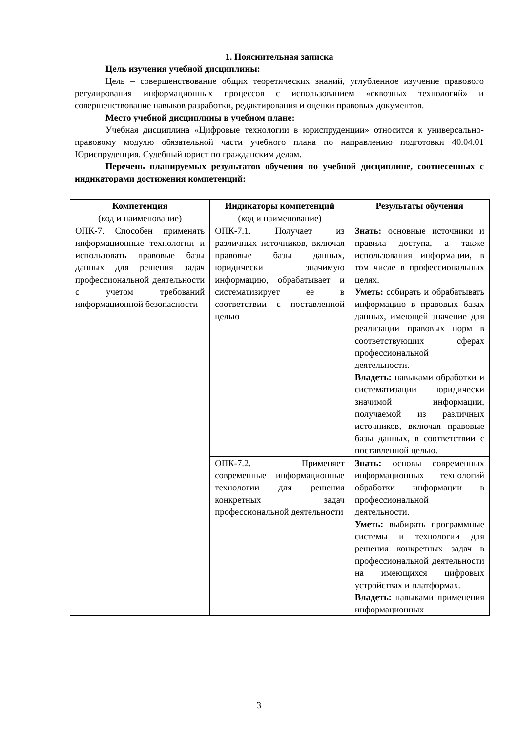1. Пояснительная записка
Цель изучения учебной дисциплины:
Цель – совершенствование общих теоретических знаний, углубленное изучение правового регулирования информационных процессов с использованием «сквозных технологий» и совершенствование навыков разработки, редактирования и оценки правовых документов.
Место учебной дисциплины в учебном плане:
Учебная дисциплина «Цифровые технологии в юриспруденции» относится к универсально-правовому модулю обязательной части учебного плана по направлению подготовки 40.04.01 Юриспруденция. Судебный юрист по гражданским делам.
Перечень планируемых результатов обучения по учебной дисциплине, соотнесенных с индикаторами достижения компетенций:
| Компетенция (код и наименование) | Индикаторы компетенций (код и наименование) | Результаты обучения |
| ОПК-7. Способен применять информационные технологии и использовать правовые базы данных для решения задач профессиональной деятельности с учетом требований информационной безопасности | ОПК-7.1. Получает из различных источников, включая правовые базы данных, юридически значимую информацию, обрабатывает и систематизирует ее в соответствии с поставленной целью | Знать: основные источники и правила доступа, а также использования информации, в том числе в профессиональных целях. Уметь: собирать и обрабатывать информацию в правовых базах данных, имеющей значение для реализации правовых норм в соответствующих сферах профессиональной деятельности. Владеть: навыками обработки и систематизации юридически значимой информации, получаемой из различных источников, включая правовые базы данных, в соответствии с поставленной целью. |
| | ОПК-7.2. Применяет современные информационные технологии для решения конкретных задач профессиональной деятельности | Знать: основы современных информационных технологий обработки информации в профессиональной деятельности. Уметь: выбирать программные системы и технологии для решения конкретных задач в профессиональной деятельности на имеющихся цифровых устройствах и платформах. Владеть: навыками применения информационных |
3